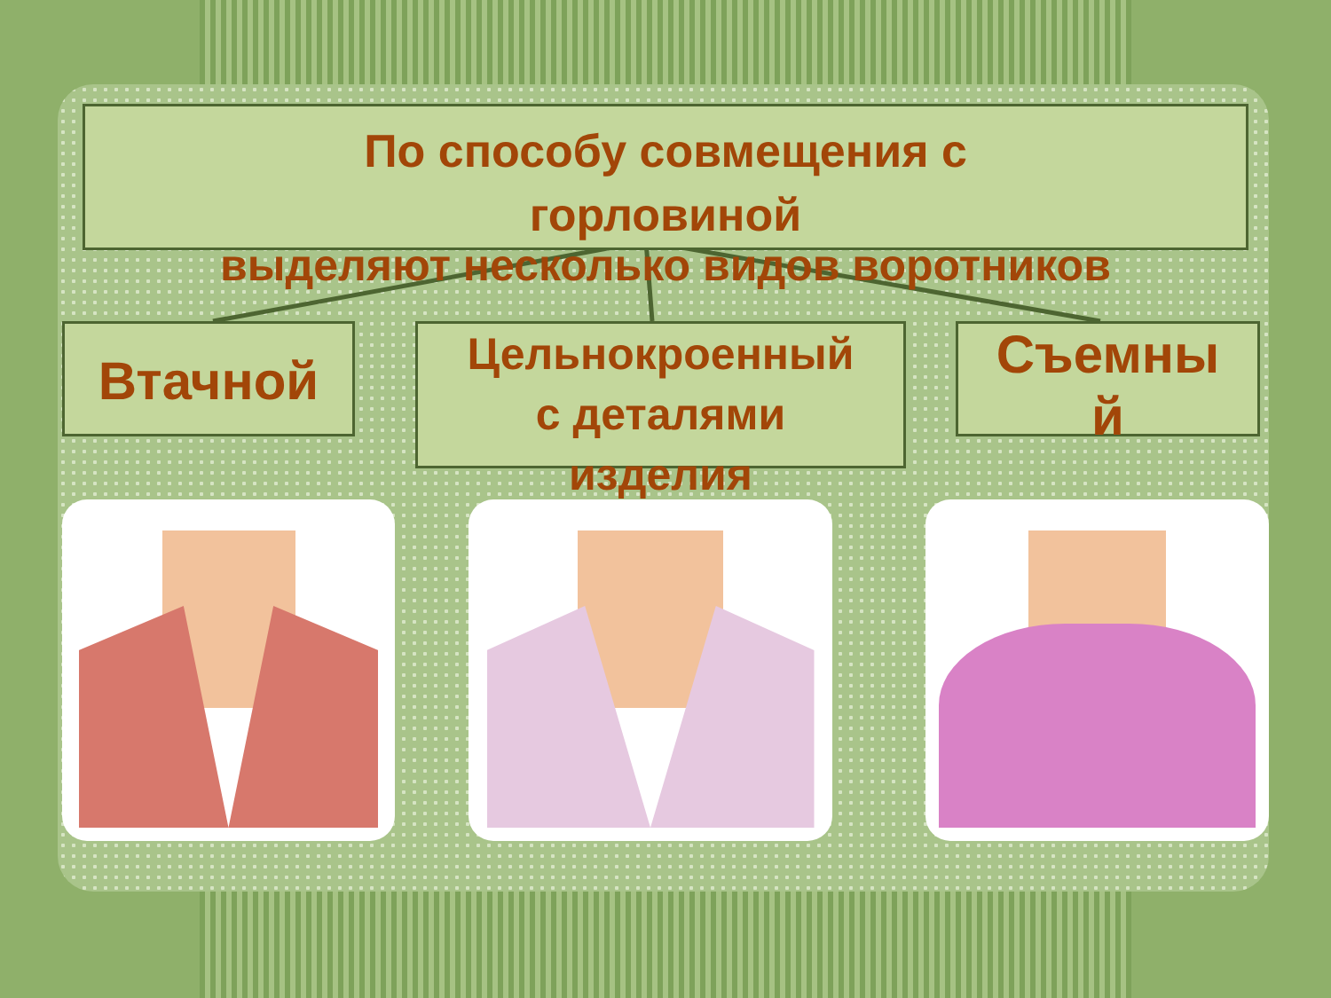По способу совмещения с
горловиной
выделяют несколько видов воротников
Втачной
Цельнокроенный
с деталями
изделия
Съемны
й